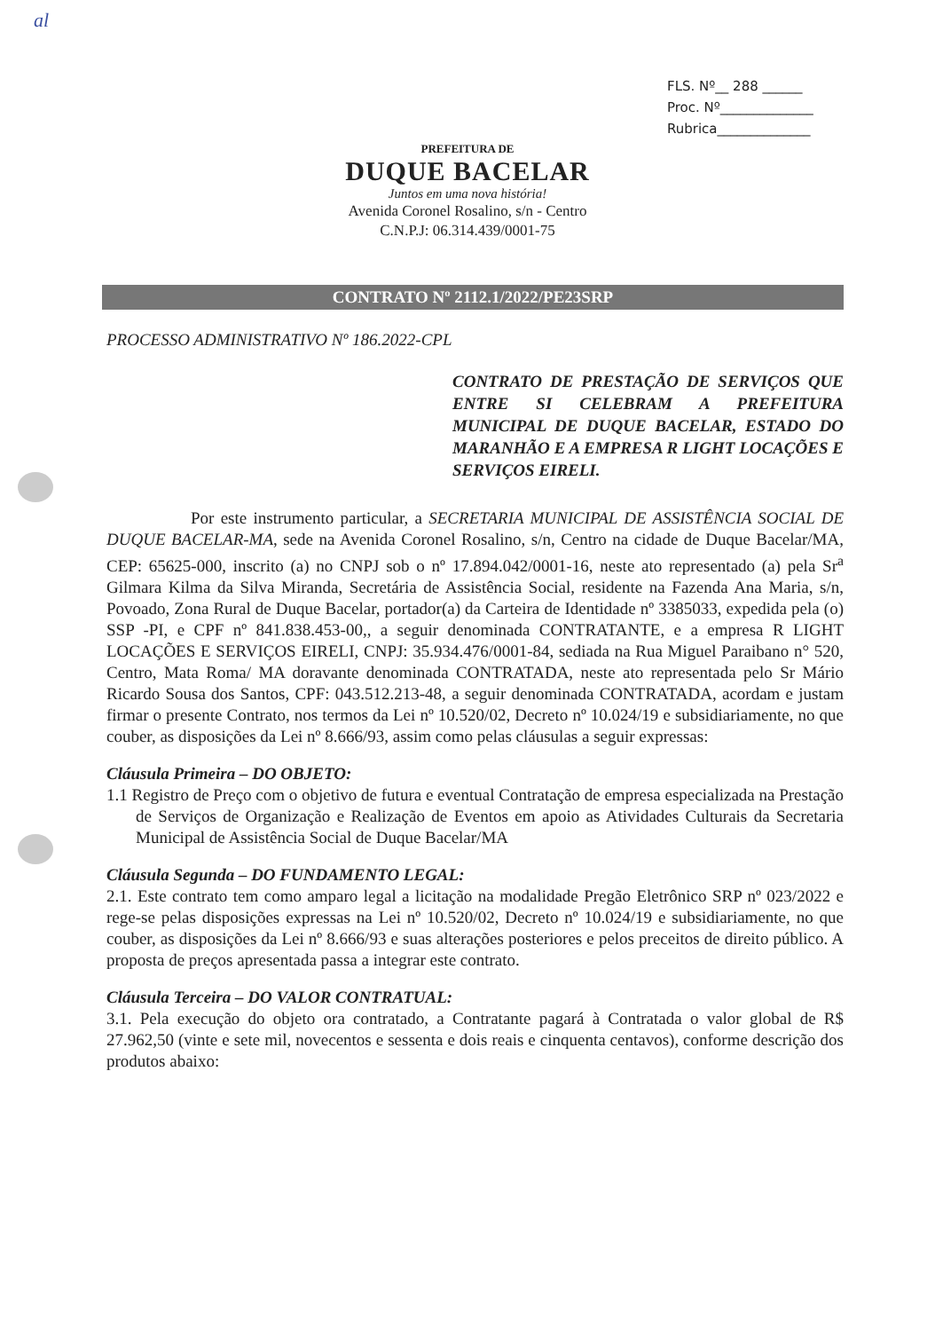al
FLS. Nº__ 288 ______
Proc. Nº______________
Rubrica______________
PREFEITURA DE
DUQUE BACELAR
Juntos em uma nova história!
Avenida Coronel Rosalino, s/n - Centro
C.N.P.J: 06.314.439/0001-75
CONTRATO Nº 2112.1/2022/PE23SRP
PROCESSO ADMINISTRATIVO Nº 186.2022-CPL
CONTRATO DE PRESTAÇÃO DE SERVIÇOS QUE ENTRE SI CELEBRAM A PREFEITURA MUNICIPAL DE DUQUE BACELAR, ESTADO DO MARANHÃO E A EMPRESA R LIGHT LOCAÇÕES E SERVIÇOS EIRELI.
Por este instrumento particular, a SECRETARIA MUNICIPAL DE ASSISTÊNCIA SOCIAL DE DUQUE BACELAR-MA, sede na Avenida Coronel Rosalino, s/n, Centro na cidade de Duque Bacelar/MA, CEP: 65625-000, inscrito (a) no CNPJ sob o nº 17.894.042/0001-16, neste ato representado (a) pela Sr<sup>a</sup> Gilmara Kilma da Silva Miranda, Secretária de Assistência Social, residente na Fazenda Ana Maria, s/n, Povoado, Zona Rural de Duque Bacelar, portador(a) da Carteira de Identidade nº 3385033, expedida pela (o) SSP -PI, e CPF nº 841.838.453-00,, a seguir denominada CONTRATANTE, e a empresa R LIGHT LOCAÇÕES E SERVIÇOS EIRELI, CNPJ: 35.934.476/0001-84, sediada na Rua Miguel Paraibano n° 520, Centro, Mata Roma/ MA doravante denominada CONTRATADA, neste ato representada pelo Sr Mário Ricardo Sousa dos Santos, CPF: 043.512.213-48, a seguir denominada CONTRATADA, acordam e justam firmar o presente Contrato, nos termos da Lei nº 10.520/02, Decreto nº 10.024/19 e subsidiariamente, no que couber, as disposições da Lei nº 8.666/93, assim como pelas cláusulas a seguir expressas:
Cláusula Primeira – DO OBJETO:
1.1 Registro de Preço com o objetivo de futura e eventual Contratação de empresa especializada na Prestação de Serviços de Organização e Realização de Eventos em apoio as Atividades Culturais da Secretaria Municipal de Assistência Social de Duque Bacelar/MA
Cláusula Segunda – DO FUNDAMENTO LEGAL:
2.1. Este contrato tem como amparo legal a licitação na modalidade Pregão Eletrônico SRP nº 023/2022 e rege-se pelas disposições expressas na Lei nº 10.520/02, Decreto nº 10.024/19 e subsidiariamente, no que couber, as disposições da Lei nº 8.666/93 e suas alterações posteriores e pelos preceitos de direito público. A proposta de preços apresentada passa a integrar este contrato.
Cláusula Terceira – DO VALOR CONTRATUAL:
3.1. Pela execução do objeto ora contratado, a Contratante pagará à Contratada o valor global de R$ 27.962,50 (vinte e sete mil, novecentos e sessenta e dois reais e cinquenta centavos), conforme descrição dos produtos abaixo: